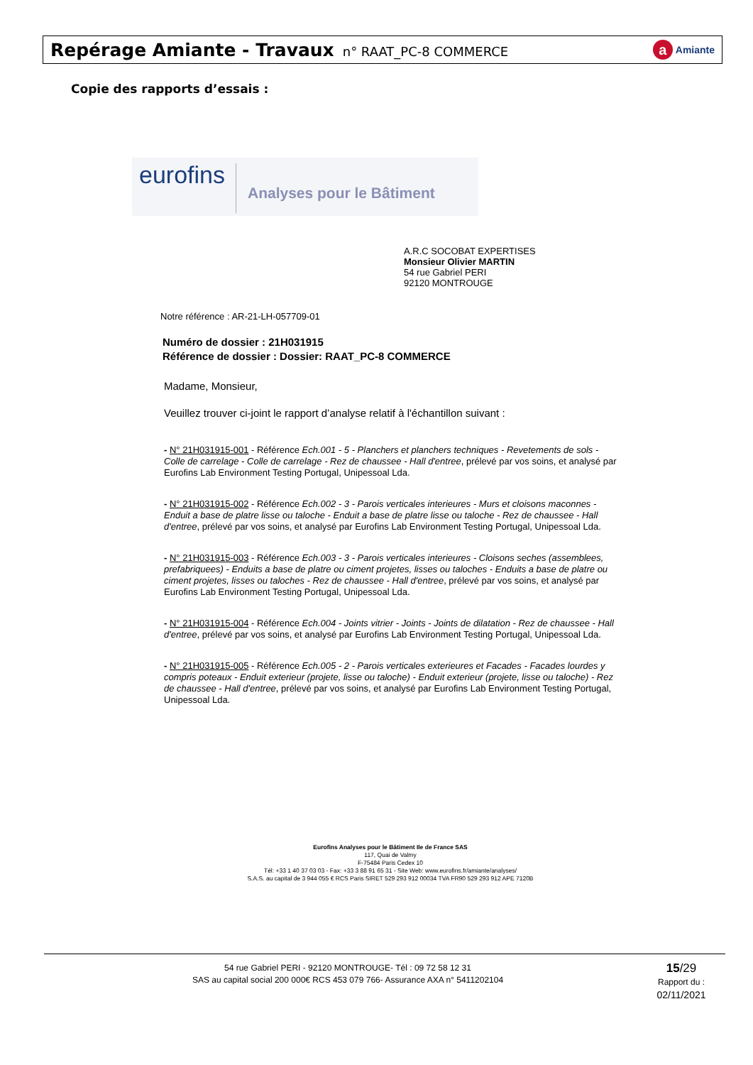Repérage Amiante - Travaux n° RAAT_PC-8 COMMERCE
a Amiante
Copie des rapports d’essais :
eurofins
Analyses pour le Bâtiment
A.R.C SOCOBAT EXPERTISES
Monsieur Olivier MARTIN
54 rue Gabriel PERI
92120 MONTROUGE
Notre référence : AR-21-LH-057709-01
Numéro de dossier : 21H031915
Référence de dossier : Dossier: RAAT_PC-8 COMMERCE
Madame, Monsieur,
Veuillez trouver ci-joint le rapport d’analyse relatif à l'échantillon suivant :
- N° 21H031915-001 - Référence Ech.001 - 5 - Planchers et planchers techniques - Revetements de sols - Colle de carrelage - Colle de carrelage - Rez de chaussee - Hall d'entree, prélevé par vos soins, et analysé par Eurofins Lab Environment Testing Portugal, Unipessoal Lda.
- N° 21H031915-002 - Référence Ech.002 - 3 - Parois verticales interieures - Murs et cloisons maconnes - Enduit a base de platre lisse ou taloche - Enduit a base de platre lisse ou taloche - Rez de chaussee - Hall d'entree, prélevé par vos soins, et analysé par Eurofins Lab Environment Testing Portugal, Unipessoal Lda.
- N° 21H031915-003 - Référence Ech.003 - 3 - Parois verticales interieures - Cloisons seches (assemblees, prefabriquees) - Enduits a base de platre ou ciment projetes, lisses ou taloches - Enduits a base de platre ou ciment projetes, lisses ou taloches - Rez de chaussee - Hall d'entree, prélevé par vos soins, et analysé par Eurofins Lab Environment Testing Portugal, Unipessoal Lda.
- N° 21H031915-004 - Référence Ech.004 - Joints vitrier - Joints - Joints de dilatation - Rez de chaussee - Hall d'entree, prélevé par vos soins, et analysé par Eurofins Lab Environment Testing Portugal, Unipessoal Lda.
- N° 21H031915-005 - Référence Ech.005 - 2 - Parois verticales exterieures et Facades - Facades lourdes y compris poteaux - Enduit exterieur (projete, lisse ou taloche) - Enduit exterieur (projete, lisse ou taloche) - Rez de chaussee - Hall d'entree, prélevé par vos soins, et analysé par Eurofins Lab Environment Testing Portugal, Unipessoal Lda.
Eurofins Analyses pour le Bâtiment Ile de France SAS
117, Quai de Valmy
F-75484 Paris Cedex 10
Tél: +33 1 40 37 03 03 - Fax: +33 3 88 91 65 31 - Site Web: www.eurofins.fr/amiante/analyses/
S.A.S. au capital de 3 944 055 € RCS Paris SIRET 529 293 912 00034 TVA FR90 529 293 912 APE 7120B
54 rue Gabriel PERI - 92120 MONTROUGE- Tél : 09 72 58 12 31
SAS au capital social 200 000€ RCS 453 079 766- Assurance AXA n° 5411202104
15/29
Rapport du :
02/11/2021